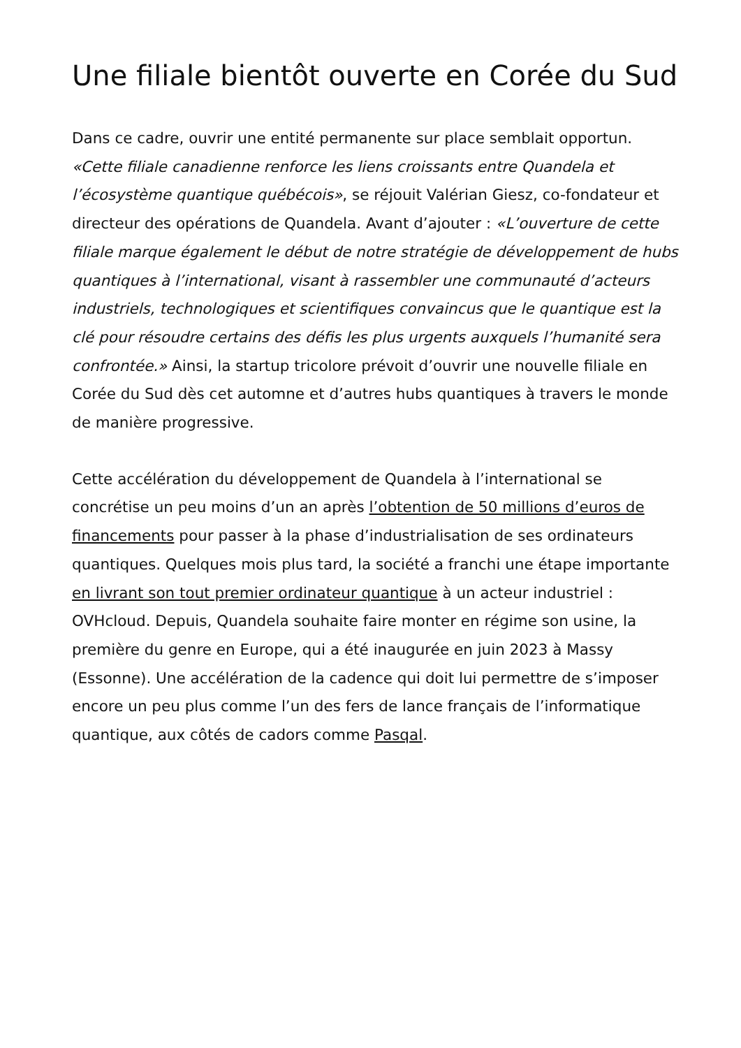Une filiale bientôt ouverte en Corée du Sud
Dans ce cadre, ouvrir une entité permanente sur place semblait opportun. «Cette filiale canadienne renforce les liens croissants entre Quandela et l’écosystème quantique québécois», se réjouit Valérian Giesz, co-fondateur et directeur des opérations de Quandela. Avant d’ajouter : «L’ouverture de cette filiale marque également le début de notre stratégie de développement de hubs quantiques à l’international, visant à rassembler une communauté d’acteurs industriels, technologiques et scientifiques convaincus que le quantique est la clé pour résoudre certains des défis les plus urgents auxquels l’humanité sera confrontée.» Ainsi, la startup tricolore prévoit d’ouvrir une nouvelle filiale en Corée du Sud dès cet automne et d’autres hubs quantiques à travers le monde de manière progressive.
Cette accélération du développement de Quandela à l’international se concrétise un peu moins d’un an après l’obtention de 50 millions d’euros de financements pour passer à la phase d’industrialisation de ses ordinateurs quantiques. Quelques mois plus tard, la société a franchi une étape importante en livrant son tout premier ordinateur quantique à un acteur industriel : OVHcloud. Depuis, Quandela souhaite faire monter en régime son usine, la première du genre en Europe, qui a été inaugurée en juin 2023 à Massy (Essonne). Une accélération de la cadence qui doit lui permettre de s’imposer encore un peu plus comme l’un des fers de lance français de l’informatique quantique, aux côtés de cadors comme Pasqal.